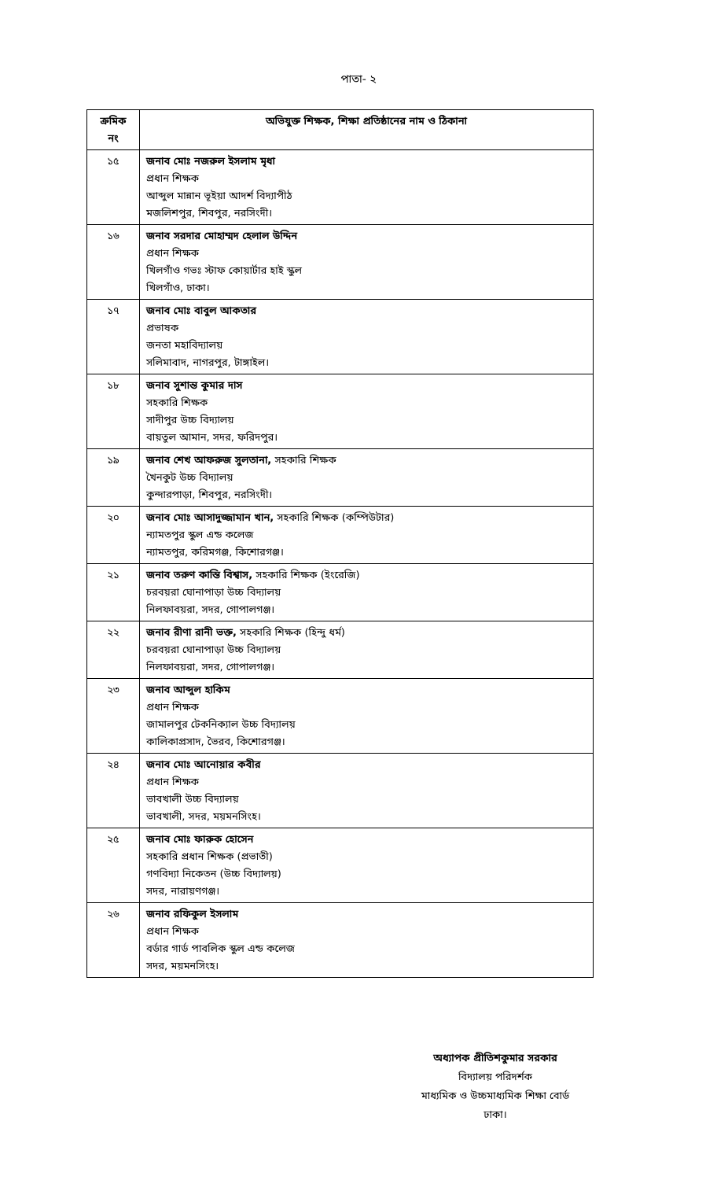পাতা- ২
| ক্রমিক নং | অভিযুক্ত শিক্ষক, শিক্ষা প্রতিষ্ঠানের নাম ও ঠিকানা |
| --- | --- |
| ১৫ | জনাব মোঃ নজরুল ইসলাম মৃধা প্রধান শিক্ষক আব্দুল মান্নান ভূইয়া আদর্শ বিদ্যাপীঠ মজলিশপুর, শিবপুর, নরসিংদী। |
| ১৬ | জনাব সরদার মোহাম্মদ হেলাল উদ্দিন প্রধান শিক্ষক খিলগাঁও গভঃ স্টাফ কোয়ার্টার হাই স্কুল খিলগাঁও, ঢাকা। |
| ১৭ | জনাব মোঃ বাবুল আকতার প্রভাষক জনতা মহাবিদ্যালয় সলিমাবাদ, নাগরপুর, টাঙ্গাইল। |
| ১৮ | জনাব সুশান্ত কুমার দাস সহকারি শিক্ষক সাদীপুর উচ্চ বিদ্যালয় বায়তুল আমান, সদর, ফরিদপুর। |
| ১৯ | জনাব শেখ আফরুজ সুলতানা, সহকারি শিক্ষক খৈনকুট উচ্চ বিদ্যালয় কুন্দারপাড়া, শিবপুর, নরসিংদী। |
| ২০ | জনাব মোঃ আসাদুজ্জামান খান, সহকারি শিক্ষক (কম্পিউটার) ন্যামতপুর স্কুল এন্ড কলেজ ন্যামতপুর, করিমগঞ্জ, কিশোরগঞ্জ। |
| ২১ | জনাব তরুণ কান্তি বিশ্বাস, সহকারি শিক্ষক (ইংরেজি) চরবয়রা ঘোনাপাড়া উচ্চ বিদ্যালয় নিলফাবয়রা, সদর, গোপালগঞ্জ। |
| ২২ | জনাব রীণা রানী ভক্ত, সহকারি শিক্ষক (হিন্দু ধর্ম) চরবয়রা ঘোনাপাড়া উচ্চ বিদ্যালয় নিলফাবয়রা, সদর, গোপালগঞ্জ। |
| ২৩ | জনাব আব্দুল হাকিম প্রধান শিক্ষক জামালপুর টেকনিক্যাল উচ্চ বিদ্যালয় কালিকাপ্রসাদ, ভৈরব, কিশোরগঞ্জ। |
| ২৪ | জনাব মোঃ আনোয়ার কবীর প্রধান শিক্ষক ভাবখালী উচ্চ বিদ্যালয় ভাবখালী, সদর, ময়মনসিংহ। |
| ২৫ | জনাব মোঃ ফারুক হোসেন সহকারি প্রধান শিক্ষক (প্রভাতী) গণবিদ্যা নিকেতন (উচ্চ বিদ্যালয়) সদর, নারায়ণগঞ্জ। |
| ২৬ | জনাব রফিকুল ইসলাম প্রধান শিক্ষক বর্ডার গার্ড পাবলিক স্কুল এন্ড কলেজ সদর, ময়মনসিংহ। |
অধ্যাপক প্রীতিশকুমার সরকার
বিদ্যালয় পরিদর্শক
মাধ্যমিক ও উচ্চমাধ্যমিক শিক্ষা বোর্ড
ঢাকা।